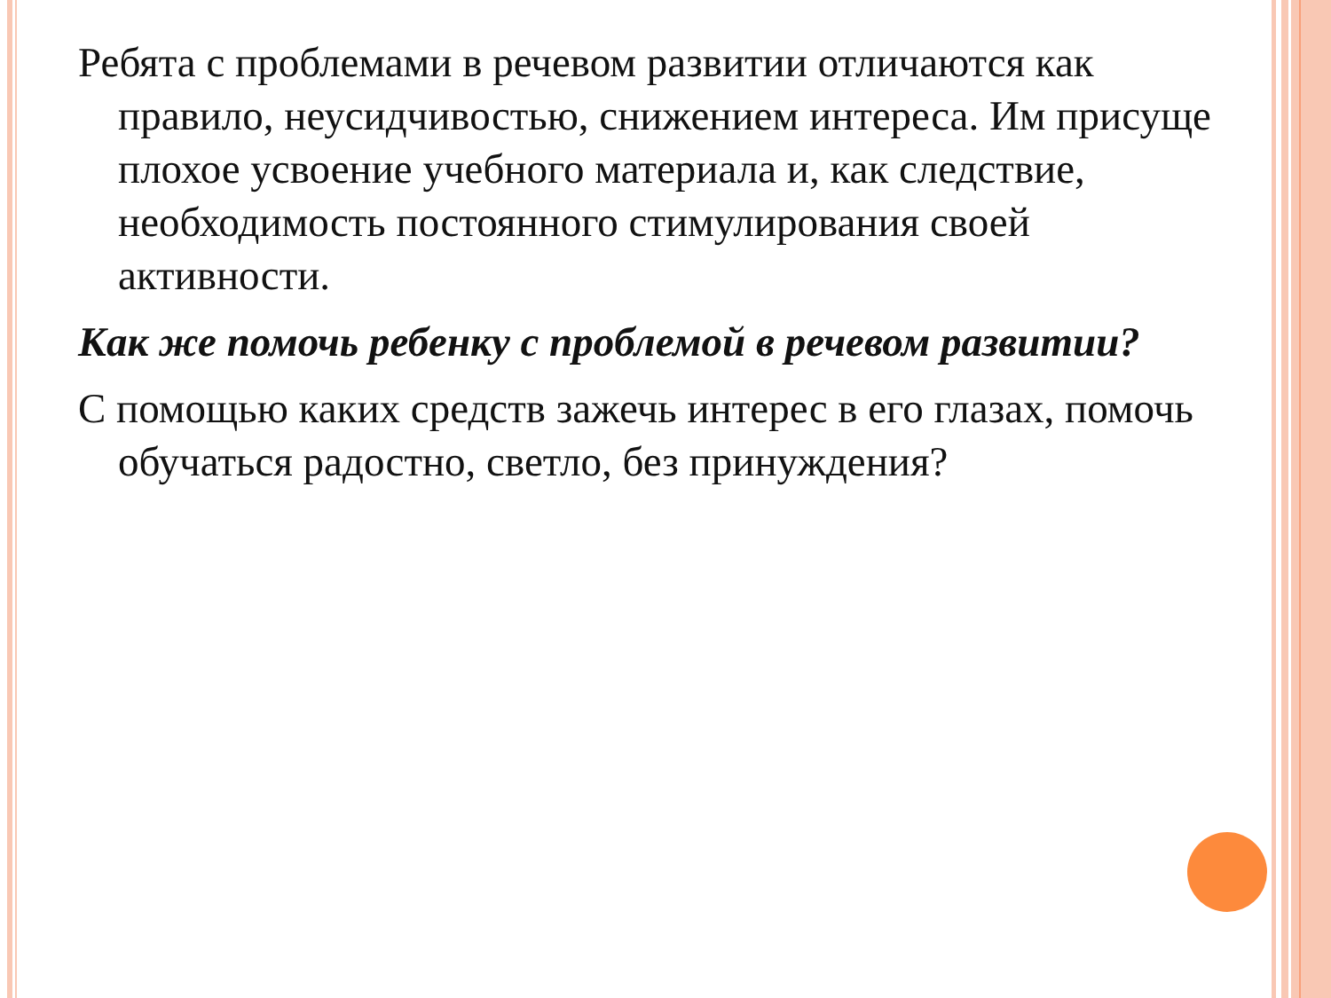Ребята с проблемами в речевом развитии отличаются как правило, неусидчивостью, снижением интереса. Им присуще плохое усвоение учебного материала и, как следствие, необходимость постоянного стимулирования своей активности.
Как же помочь ребенку с проблемой в речевом развитии?
С помощью каких средств зажечь интерес в его глазах, помочь обучаться радостно, светло, без принуждения?